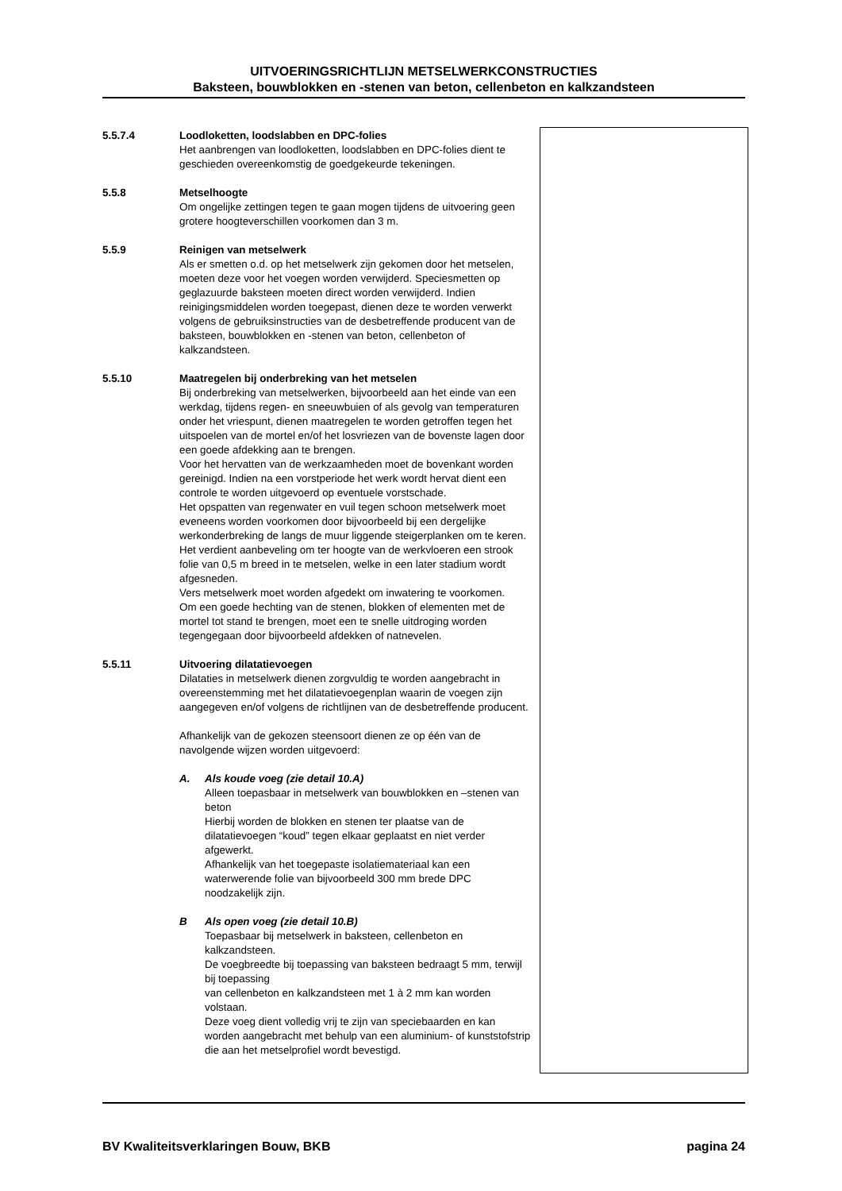UITVOERINGSRICHTLIJN METSELWERKCONSTRUCTIES
Baksteen, bouwblokken en -stenen van beton, cellenbeton en kalkzandsteen
5.5.7.4 Loodloketten, loodslabben en DPC-folies
Het aanbrengen van loodloketten, loodslabben en DPC-folies dient te geschieden overeenkomstig de goedgekeurde tekeningen.
5.5.8 Metselhoogte
Om ongelijke zettingen tegen te gaan mogen tijdens de uitvoering geen grotere hoogteverschillen voorkomen dan 3 m.
5.5.9 Reinigen van metselwerk
Als er smetten o.d. op het metselwerk zijn gekomen door het metselen, moeten deze voor het voegen worden verwijderd. Speciesmetten op geglazuurde baksteen moeten direct worden verwijderd. Indien reinigingsmiddelen worden toegepast, dienen deze te worden verwerkt volgens de gebruiksinstructies van de desbetreffende producent van de baksteen, bouwblokken en -stenen van beton, cellenbeton of kalkzandsteen.
5.5.10 Maatregelen bij onderbreking van het metselen
Bij onderbreking van metselwerken, bijvoorbeeld aan het einde van een werkdag, tijdens regen- en sneeuwbuien of als gevolg van temperaturen onder het vriespunt, dienen maatregelen te worden getroffen tegen het uitspoelen van de mortel en/of het losvriezen van de bovenste lagen door een goede afdekking aan te brengen.
Voor het hervatten van de werkzaamheden moet de bovenkant worden gereinigd. Indien na een vorstperiode het werk wordt hervat dient een controle te worden uitgevoerd op eventuele vorstschade.
Het opspatten van regenwater en vuil tegen schoon metselwerk moet eveneens worden voorkomen door bijvoorbeeld bij een dergelijke werkonderbreking de langs de muur liggende steigerplanken om te keren. Het verdient aanbeveling om ter hoogte van de werkvloeren een strook folie van 0,5 m breed in te metselen, welke in een later stadium wordt afgesneden.
Vers metselwerk moet worden afgedekt om inwatering te voorkomen.
Om een goede hechting van de stenen, blokken of elementen met de mortel tot stand te brengen, moet een te snelle uitdroging worden tegengegaan door bijvoorbeeld afdekken of natnevelen.
5.5.11 Uitvoering dilatatievoegen
Dilataties in metselwerk dienen zorgvuldig te worden aangebracht in overeenstemming met het dilatatievoegenplan waarin de voegen zijn aangegeven en/of volgens de richtlijnen van de desbetreffende producent.
Afhankelijk van de gekozen steensoort dienen ze op één van de navolgende wijzen worden uitgevoerd:
A. Als koude voeg (zie detail 10.A)
Alleen toepasbaar in metselwerk van bouwblokken en –stenen van beton
Hierbij worden de blokken en stenen ter plaatse van de dilatatievoegen “koud” tegen elkaar geplaatst en niet verder afgewerkt.
Afhankelijk van het toegepaste isolatiemateriaal kan een waterwerende folie van bijvoorbeeld 300 mm brede DPC noodzakelijk zijn.
B Als open voeg (zie detail 10.B)
Toepasbaar bij metselwerk in baksteen, cellenbeton en kalkzandsteen.
De voegbreedte bij toepassing van baksteen bedraagt 5 mm, terwijl bij toepassing
van cellenbeton en kalkzandsteen met 1 à 2 mm kan worden volstaan.
Deze voeg dient volledig vrij te zijn van speciebaarden en kan worden aangebracht met behulp van een aluminium- of kunststofstrip die aan het metselprofiel wordt bevestigd.
BV Kwaliteitsverklaringen Bouw, BKB pagina 24